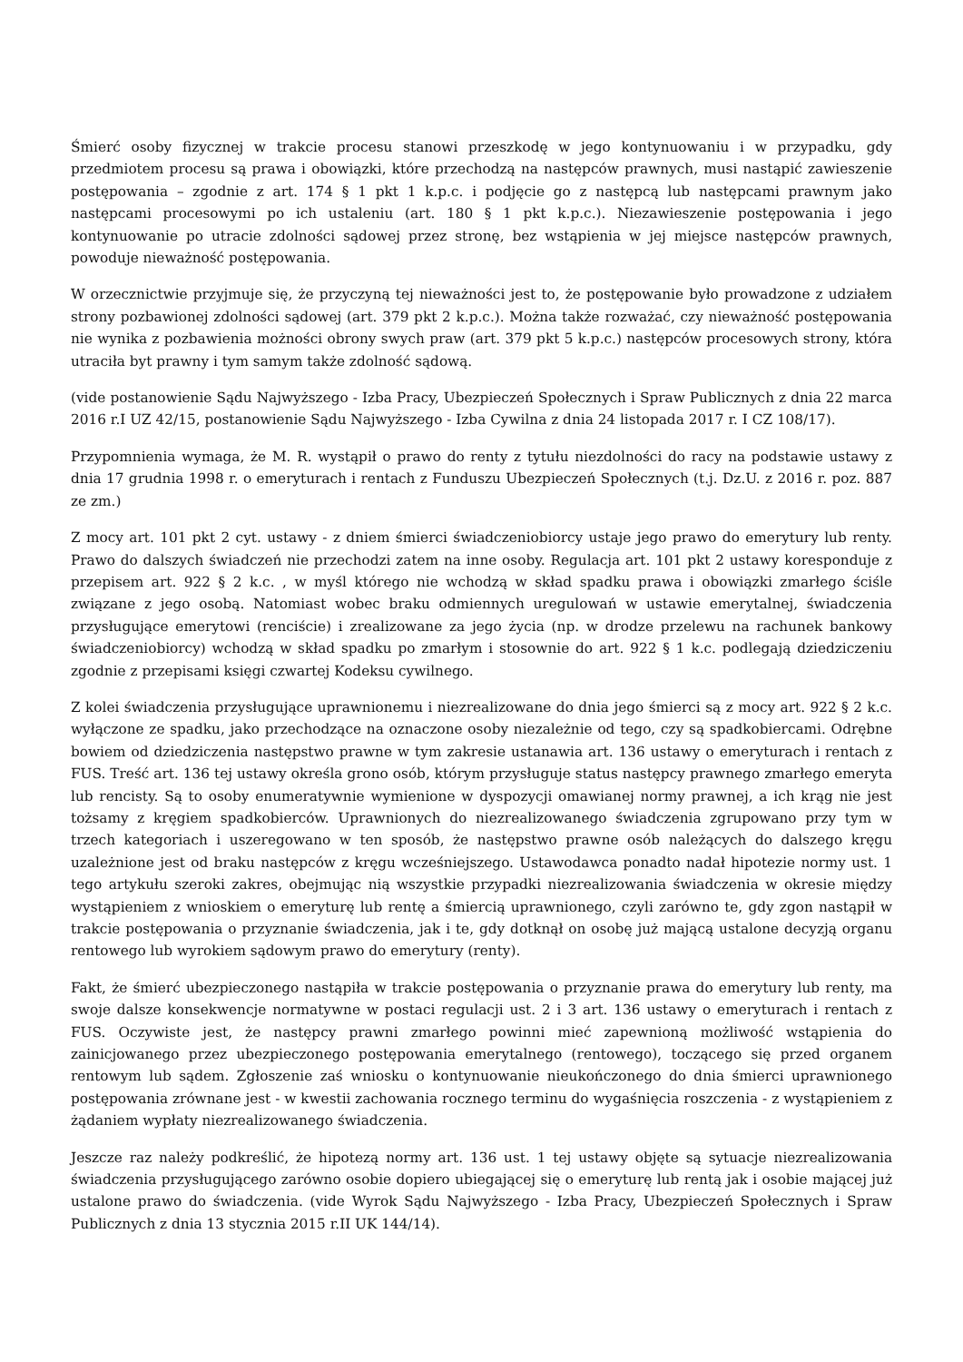Śmierć osoby fizycznej w trakcie procesu stanowi przeszkodę w jego kontynuowaniu i w przypadku, gdy przedmiotem procesu są prawa i obowiązki, które przechodzą na następców prawnych, musi nastąpić zawieszenie postępowania – zgodnie z art. 174 § 1 pkt 1 k.p.c. i podjęcie go z następcą lub następcami prawnym jako następcami procesowymi po ich ustaleniu (art. 180 § 1 pkt k.p.c.). Niezawieszenie postępowania i jego kontynuowanie po utracie zdolności sądowej przez stronę, bez wstąpienia w jej miejsce następców prawnych, powoduje nieważność postępowania.
W orzecznictwie przyjmuje się, że przyczyną tej nieważności jest to, że postępowanie było prowadzone z udziałem strony pozbawionej zdolności sądowej (art. 379 pkt 2 k.p.c.). Można także rozważać, czy nieważność postępowania nie wynika z pozbawienia możności obrony swych praw (art. 379 pkt 5 k.p.c.) następców procesowych strony, która utraciła byt prawny i tym samym także zdolność sądową.
(vide postanowienie Sądu Najwyższego - Izba Pracy, Ubezpieczeń Społecznych i Spraw Publicznych z dnia 22 marca 2016 r.I UZ 42/15, postanowienie Sądu Najwyższego - Izba Cywilna z dnia 24 listopada 2017 r. I CZ 108/17).
Przypomnienia wymaga, że M. R. wystąpił o prawo do renty z tytułu niezdolności do racy na podstawie ustawy z dnia 17 grudnia 1998 r. o emeryturach i rentach z Funduszu Ubezpieczeń Społecznych (t.j. Dz.U. z 2016 r. poz. 887 ze zm.)
Z mocy art. 101 pkt 2 cyt. ustawy - z dniem śmierci świadczeniobiorcy ustaje jego prawo do emerytury lub renty. Prawo do dalszych świadczeń nie przechodzi zatem na inne osoby. Regulacja art. 101 pkt 2 ustawy koresponduje z przepisem art. 922 § 2 k.c. , w myśl którego nie wchodzą w skład spadku prawa i obowiązki zmarłego ściśle związane z jego osobą. Natomiast wobec braku odmiennych uregulowań w ustawie emerytalnej, świadczenia przysługujące emerytowi (renciście) i zrealizowane za jego życia (np. w drodze przelewu na rachunek bankowy świadczeniobiorcy) wchodzą w skład spadku po zmarłym i stosownie do art. 922 § 1 k.c. podlegają dziedziczeniu zgodnie z przepisami księgi czwartej Kodeksu cywilnego.
Z kolei świadczenia przysługujące uprawnionemu i niezrealizowane do dnia jego śmierci są z mocy art. 922 § 2 k.c. wyłączone ze spadku, jako przechodzące na oznaczone osoby niezależnie od tego, czy są spadkobiercami. Odrębne bowiem od dziedziczenia następstwo prawne w tym zakresie ustanawia art. 136 ustawy o emeryturach i rentach z FUS. Treść art. 136 tej ustawy określa grono osób, którym przysługuje status następcy prawnego zmarłego emeryta lub rencisty. Są to osoby enumeratywnie wymienione w dyspozycji omawianej normy prawnej, a ich krąg nie jest tożsamy z kręgiem spadkobierców. Uprawnionych do niezrealizowanego świadczenia zgrupowano przy tym w trzech kategoriach i uszeregowano w ten sposób, że następstwo prawne osób należących do dalszego kręgu uzależnione jest od braku następców z kręgu wcześniejszego. Ustawodawca ponadto nadał hipotezie normy ust. 1 tego artykułu szeroki zakres, obejmując nią wszystkie przypadki niezrealizowania świadczenia w okresie między wystąpieniem z wnioskiem o emeryturę lub rentę a śmiercią uprawnionego, czyli zarówno te, gdy zgon nastąpił w trakcie postępowania o przyznanie świadczenia, jak i te, gdy dotknął on osobę już mającą ustalone decyzją organu rentowego lub wyrokiem sądowym prawo do emerytury (renty).
Fakt, że śmierć ubezpieczonego nastąpiła w trakcie postępowania o przyznanie prawa do emerytury lub renty, ma swoje dalsze konsekwencje normatywne w postaci regulacji ust. 2 i 3 art. 136 ustawy o emeryturach i rentach z FUS. Oczywiste jest, że następcy prawni zmarłego powinni mieć zapewnioną możliwość wstąpienia do zainicjowanego przez ubezpieczonego postępowania emerytalnego (rentowego), toczącego się przed organem rentowym lub sądem. Zgłoszenie zaś wniosku o kontynuowanie nieukończonego do dnia śmierci uprawnionego postępowania zrównane jest - w kwestii zachowania rocznego terminu do wygaśnięcia roszczenia - z wystąpieniem z żądaniem wypłaty niezrealizowanego świadczenia.
Jeszcze raz należy podkreślić, że hipotezą normy art. 136 ust. 1 tej ustawy objęte są sytuacje niezrealizowania świadczenia przysługującego zarówno osobie dopiero ubiegającej się o emeryturę lub rentą jak i osobie mającej już ustalone prawo do świadczenia. (vide Wyrok Sądu Najwyższego - Izba Pracy, Ubezpieczeń Społecznych i Spraw Publicznych z dnia 13 stycznia 2015 r.II UK 144/14).